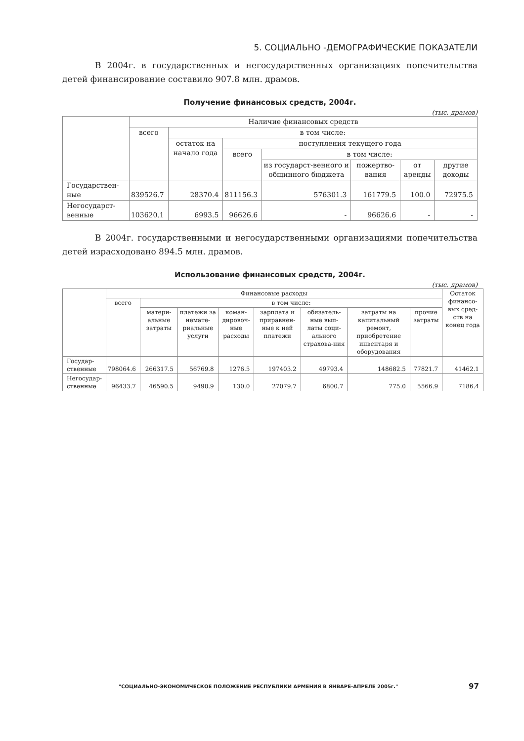5. СОЦИАЛЬНО -ДЕМОГРАФИЧЕСКИЕ ПОКАЗАТЕЛИ
В 2004г. в государственных и негосударственных организациях попечительства детей финансирование составило 907.8 млн. драмов.
Получение финансовых средств, 2004г.
(тыс. драмов)
| | Наличие финансовых средств | | | | | | |
| | всего | в том числе: | | | | | |
| | | остаток на начало года | поступления текущего года | | | | |
| | | | всего | в том числе: | | | |
| | | | | из государст-венного и общинного бюджета | пожертво-вания | от аренды | другие доходы |
| Государствен-ные | 839526.7 | 28370.4 | 811156.3 | 576301.3 | 161779.5 | 100.0 | 72975.5 |
| Негосударст-венные | 103620.1 | 6993.5 | 96626.6 | - | 96626.6 | - | - |
В 2004г. государственными и негосударственными организациями попечительства детей израсходовано 894.5 млн. драмов.
Использование финансовых средств, 2004г.
(тыс. драмов)
| | Финансовые расходы | | | | | | | | Остаток финансо-вых сред-ств на конец года |
| | всего | в том числе: | | | | | | | |
| | | матери-альные затраты | платежи за немате-риальные услуги | коман-дировоч-ные расходы | зарплата и приравнен-ные к ней платежи | обязатель-ные вып-латы соци-ального страхова-ния | затраты на капитальный ремонт, приобретение инвентаря и оборудования | прочие затраты | |
| Государ-ственные | 798064.6 | 266317.5 | 56769.8 | 1276.5 | 197403.2 | 49793.4 | 148682.5 | 77821.7 | 41462.1 |
| Негосудар-ственные | 96433.7 | 46590.5 | 9490.9 | 130.0 | 27079.7 | 6800.7 | 775.0 | 5566.9 | 7186.4 |
"СОЦИАЛЬНО-ЭКОНОМИЧЕСКОЕ ПОЛОЖЕНИЕ РЕСПУБЛИКИ АРМЕНИЯ В ЯНВАРЕ-АПРЕЛЕ 2005г."
97